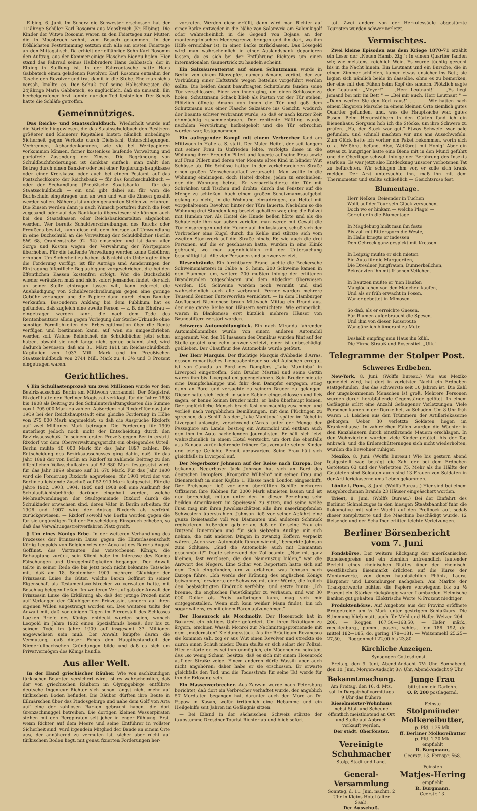Elbing, 6. Juni. Im Scherz die Schwester erschossen hat der 11jährige Schüler Karl Rosomm aus Moosbruch (Kr. Elbing). Die Kinder der Witwe Rosomm waren zu den Feiertagen zur Mutter, die in Moosbruch wohnt, zum Besuch gekommen. In der fröhlichsten Feststimmung setzten sich alle am ersten Feiertage an den Mittagstisch. Da erhielt der elfjährige Sohn Karl Rosomm den Auftrag, aus der Kammer einige Flaschen Bier zu holen. Hier stand das Fahrrad seines Halbbruders Hans Gabbatsch, der in Elbing in Stellung ist. In der Fahrradtasche hatte Hans Gabbatsch einen geladenen Revolver. Karl Rosomm entnahm der Tasche den Revolver und trat damit in die Stube. Ehe man sich's versah, knallte es. Der Schuß traf seine Halbschwester, die 24jährige Maria Gabbatsch, so unglücklich, daß sie umsank. Ein herbeigerufener Arzt konnte nur den Tod feststellen. Der Schuß hatte die Schläfe getroffen.
Gemeinnütziges.
Das Reichs- und Staatsschuldbuch. Wiederholt wurde auf die Vorteile hingewiesen, die das Staatsschuldbuch den Besitzern größerer und kleinerer Kapitalien bietet; nämlich unbedingte Sicherheit gegen Verluste durch Diebstahl, Unterschlagungen, Verbrennen, Abhandenkommen, wie sie bei Wertpapieren vorkommen können, ferner kostenlose laufende Verwaltung und portofreie Zusendung der Zinsen. Die Begründung von Schuldbuchforderungen ist denkbar einfach: man zahlt den Betrag durch einen Bankier oder bei einer Regierungshauptkasse oder einer Kreiskasse oder auch bei einem Postamt auf das Postscheckkonto der Reichsbank — für das Reichsschuldbuch — oder der Seehandlung (Preußische Staatsbank) — für das Staatsschuldbuch — ein und gibt dabei an, für wen die Buchschuld eingetragen und an wen und wie die Zinsen gezahlt werden sollen. Näheres ist an den genannten Stellen zu erfahren. Die Zinsen werden dann je nach Wunsch portofrei durch die Post zugesandt oder auf das Bankkonto überwiesen; sie können auch bei den Staatskassen oder Reichsbankanstalten abgehoben werden. Wer bereits Schuldverschreibungen des Reichs oder Preußens besitzt, kann diese mit dem Antrage auf Umwandlung in eine Buchschuld an die Verwaltung der Schuldbücher (Berlin SW. 68, Oranienstraße 92—94) einsenden und ist dann aller Sorge und Kosten wegen der Verwahrung der Wertpapiere überhoben. Für die laufende Verwaltung werden keine Gebühren erhoben. Um Sicherheit zu haben, daß nicht ein Unbefugter über die Forderung verfügt, ist für Anträge und Aenderungen der Eintragung öffentliche Beglaubigung vorgeschrieben, die bei den öffentlichen Kassen kostenfrei erfolgt. Wer die Buchschuld wieder veräußern muß und nicht sofort jemanden findet, der sich an seiner Stelle eintragen lassen will, kann jederzeit die Aushändigung von Schuldverschreibungen gegen eine geringe Gebühr verlangen und die Papiere dann durch einen Bankier verkaufen. Besonderen Anklang bei dem Publikum hat es gefunden, daß zugleich eine zweite Person — z. B. die Ehefrau — eingetragen werden kann, die nach dem Tode des Rentenbesitzers allein gegen Vorlegung der Sterbe-Urkunde ohne sonstige Förmlichkeiten der Erbeslegitimation über die Rente verfügen und bestimmen kann, auf wen sie umgeschrieben werden soll. Welche Beliebtheit die Schuldbücher jetzt schon haben, obwohl sie noch lange nicht genug bekannt sind, wird dadurch bewiesen, daß am 31. März 1911 im Reichsschuldbuch Kapitalien von 1037 Mill. Mark und im Preußischen Staatsschuldbuch von 2744 Mill. Mark zu 4, 3½ und 3 Prozent eingetragen waren.
Gerichtliches.
§ Ein Schullastenprozeß um zwei Millionen wurde vor dem Bezirksausschuß Berlin am Mittwoch verhandelt. Der Magistrat Rixdorf hatte den Berliner Magistrat verklagt, für die Jahre 1898 bis 1908 als Beitrag zu den Schulunterhaltungskosten die Summe von 1 705 000 Mark zu zahlen. Außerdem hat Rixdorf für das Jahr 1909 bei der Reichshauptstadt eine gleiche Forderung in Höhe von 275 000 Mark angemeldet, so daß die Ansprüche Rixdorfs auf zwei Millionen Mark betragen. Die Forderung für 1909 unterliegt jedoch noch nicht der Entscheidung durch den Bezirksausschuß. In seinem ersten Prozeß gegen Berlin erstritt Rixdorf vor dem Oberverwaltungsgericht ein obsiegendes Urteil; Berlin mußte 40 000 Mark für das Jahr 1897 zahlen. Die Entscheidung des Bezirksausschusses ging dahin, daß für das Jahr 1898 der von Berlin an Rixdorf zu zahlende Beitrag zu den öffentlichen Volksschullasten auf 52 680 Mark festgesetzt wird; für das Jahr 1899 ebenso auf 31 670 Mark. Für das Jahr 1900 wird die Forderung Rixdorfs abgewiesen; für 1901 wird der von Berlin zu leistende Zuschuß auf 52 919 Mark festgesetzt. Für die Jahre 1902, 1903, 1904, 1905 und 1908 soll eine Auskunft der Schulaufsichtsbehörde darüber eingeholt werden, welche Mehraufwendungen der Stadtgemeinde Rixdorf durch die Schulkinder erwachsen sind, deren Väter in Berlin arbeiten; für 1906 und 1907 wird der Antrag Rixdorfs als verfrüht zurückgewiesen. — Rixdorf sowohl wie Berlin werden gegen die für sie ungünstigen Teil der Entscheidung Einspruch erheben, so daß das Verwaltungsstreitverfahren Platz greift.
§ Um eines Königs Erbe. In der weiteren Verhandlung des Prozesses der Prinzessin Luise gegen die Hinterlassenschaft König Leopolds von Belgien wies der Advokat des Barons August Goffinet, des Vertrauten des verstorbenen Königs, die Behauptung zurück, sein Klient habe im Interesse des Königs Fälschungen und Unregelmäßigkeiten begangen. Der Anwalt teilte in seiner Rede die bis jetzt noch nicht bekannte Tatsache mit, daß am 18. September 1909 mehrere Gläubiger der Prinzessin Luise die Güter, welche Baron Goffinet in seiner Eigenschaft als Testamentsvollstrecker zu verwalten hatte, mit Beschlag belegen ließen. Im weiteren Verlauf gab der Anwalt der Prinzessin Luise die Erklärung ab, daß der jetzige Prozeß nicht auf Verlangen der Gläubiger der Prinzessin, sondern auf ihren eigenen Willen angestrengt worden sei. Des weiteren teilte der Anwalt mit, daß vor einigen Tagen im Pferdestall des Schlosses Laeken Briefe des Königs entdeckt worden seien, wonach Leopold im Jahre 1902 einen Spezialfonds besaß, der bis zu seinem Tode im Jahre 1909 auf insgesamt 37 Millionen angewachsen sein muß. Der Anwalt knüpfte daran die Vermutung, daß dieser Fonds den Hauptbestandteil der Niederfullbachschen Gründungen bilde und daß es sich um Privatvermögen des Königs handle.
Aus aller Welt.
In der Hand griechischer Räuber. Wie von sachkundigen türkischen Beamten versichert wird, ist es wahrscheinlich, daß der von griechischen Räubern im Olympgebirge entführte deutsche Ingenieur Richter sich schon längst nicht mehr auf türkischem Boden befindet. Die Räuber dürften ihre Beute in Eilmärschen über das Pindosgebirge und nahe dem Golf von Arta auf eine der zahllosen Barken gebracht haben, die dort Grenzschmuggel betreiben. Die dortigen kleinen Wasserpiraten stehen mit den Bergpiraten seit jeher in enger Fühlung. Erst, wenn Richter auf dem Meere und seine Entführer in vollster Sicherheit sind, wird irgendein Mitglied der Bande an einem Orte aus, der annähernd zu vermuten ist, sicher aber nicht auf türkischem Boden liegt, mit genau fixierten Forderungen her-
vortreten. Werden diese erfüllt, dann wird man Richter auf einer Barke entweder in die Nähe von Salamvria am Salonikigolf oder wahrscheinlich in die Gegend von Bojana an der montenegrinischen Meeresgrenze bringen und ihn dort, wo ihm Hilfe erreichbar ist, in einer Barke zurücklassen. Das Lösegeld wird man wahrscheinlich in einer Auslandsbank deponieren lassen, da es sich bei der Entführung Richters um einen internationalen Gaunertrick zu handeln scheint.
Ein Salzsäureattentat auf einen Schutzmann wurde in Berlin von einem Bierzapfer, namens Amann, verübt, der zur Verbüßung einer Haftstrafe wegen Bettelns vorgeführt werden sollte. Die beiden damit beauftragten Schutzleute fanden seine Tür verschlossen. Einer von ihnen ging, um einen Schlosser zu holen. Schutzmann Schack blieb als Posten vor der Tür stehen. Plötzlich öffnete Amann von innen die Tür und goß dem Schutzmann aus einer Flasche Salzsäure ins Gesicht, wodurch der Beamte schwer verbrannt wurde, so daß er nach kurzer Zeit ohnmächtig zusammenbrach. Der renitente Häftling wurde, nachdem Verstärkung herbeigeholt und die Tür erbrochen worden war, festgenommen.
Ein aufregender Kampf mit einem Verbrecher fand am Mittwoch in Halle a. S. statt. Der Maler Heitel, der seit langem mit seiner Frau in Unfrieden lebte, verfolgte diese in die Wohnung ihrer Freundin Pillert und feuerte auf seine Frau sowie auf Frau Pillert und deren vier Monate altes Kind in blinder Wut Schüsse ab. Die Schüsse hatten in der verkehrsreichen Straße einen großen Menschenauflauf verursacht. Man wollte in die Wohnung eindringen, doch Heitel drohte, jeden zu erschießen, der die Wohnung betrat. Er verbarrikadierte die Tür mit Schränken und Tischen und drohte, durch das Fenster auf die Menge zu schießen. Auch einem großen Schutzmannsaufgebot gelang es nicht, in die Wohnung einzudringen, da Heitel mit vorgehaltenem Revolver hinter der Türe lauerte. Nachdem so die Wohnung drei Stunden lang besetzt gehalten war, ging die Polizei mit Hunden vor. Als Heitel die Hunde bellen hörte und als die Schutzleute ihm von außen zuriefen, man werde mit Gewalt die Tür einsprengen und die Hunde auf ihn loslassen, schoß sich der Verbrecher eine Kugel durch die Kehle und stürzte sich vom zweiten Stockwerk auf die Straße hinab. Er, wie auch die drei Personen, auf die er geschossen hatte, wurden in eine Klinik gebracht, wo man augenblicklich mit der Untersuchung beschäftigt ist. Alle vier Personen sind schwer verletzt.
Riesenbrände. Ein furchtbarer Brand suchte die Beckersche Schweinemästerei in Calbe a. S. heim. 200 Schweine kamen in den Flammen um, weitere 200 mußten infolge der erlittenen Brandwunden totgeschlagen und dem Abdecker überwiesen werden. 150 Schweine werden noch vermißt und sind wahrscheinlich auch alle verbrannt. Ferner wurden mehrere Tausend Zentner Futtervorräte vernichtet. — In dem Hamburger Ausflugsort Blankenese brach Mittwoch Mittag ein Brand aus, der eine ganze Reihe von Häusern vernichtete. Wie erinnerlich, waren in Blankenese erst kürzlich mehrere Häuser von Brandstiftern zerstört worden.
Schweres Automobilunglück. Ein nach Miranda fahrender Automobilomnibus wurde von einem anderen Automobil angerannt. Von den 16 Insassen des Omnibus wurden fünf auf der Stelle getötet und zehn schwer verletzt, einer ist unbeschädigt geblieben. Der Chauffeur des Automobils wurde getötet.
Der Herr Marquis. Der flüchtige Marquis d'Abbadie d'Arras, dessen romantisches Liebesabenteuer so viel Aufsehen erregte, ist von Canada an Bord des Dampfers „Lake Manitoba" in Liverpool eingetroffen. Sein Bruder Martial und seine Gattin waren ihm bis Liverpool entgegengefahren. Sein Bruder mietete eine Dampfschaluppe und fuhr dem Dampfer entgegen, stieg dann an Bord und versuchte zu seinem Bruder zu gelangen. Dieser hatte sich jedoch in seine Kabine eingeschlossen und ließ sagen, er kenne keinen Bruder nicht, er habe überhaupt keinen. Der unglückliche Mensch brach fast ohnmächtig zusammen und verließ nach vergeblichen Bemühungen, mit dem Flüchtigen zu sprechen, das Schiff. Als der „Lake Manitoba" später im Nebel in Liverpool anlangte, verschwand d'Arras unter der Menge der Passagiere am Lande, bestieg ein Automobil und entkam auch den ihm im Auto nacheilenden Journalisten. Er hält sich jetzt wahrscheinlich in einem Hotel versteckt, um dort die ebenfalls aus Kanada zurückkehrende frühere Gouvernante seiner Kinder und jetzige Geliebte Benoit abzuwarten. Seine Frau hält sich gleichfalls in Liverpool auf.
Der Negerboxer Johnson auf der Reise nach Europa. Der bekannte Negerboxer Jack Johnson hat sich an Bord des deutschen Dampfers „Kronprinz Wilhelm" mit seiner Frau und Dienerschaft in einer Kajüte 1. Klasse nach London eingeschifft. Der Preisboxer ließ vor dem überfüllten Schiffe mehreren Offizieren ihre Kabinen für 3000 Mark abmieten lassen und ist nun berechtigt, mitten unter den in dieser Beziehung sehr heiklen Amerikanern im Speisesaal zu sitzen, und seine weiße Frau mag mit ihren Juwelenschätzen alle ihre naserümpfenden Schwestern überstrahlen. Johnson ließ vor seiner Abfahrt eine ganze Reisetasche voll von Diamanten und anderem Schmuck registrieren. Außerdem gab er an, daß er für seine Frau ein Dutzend Dinerroben und für sich siebzehn Anzüge mit sich nehme, die mit anderen Dingen in zwanzig Koffern verpackt wären. „Auch zwei Automobile führen wir mit," bemerkte Johnson zum Schlusse. „Sind die Automobile auch mit Diamanten geschmückt?" fragte scherzend der Zollbeamte. „Nur mit ganz kleinen, fast wertlosen, die den Namenszug bilden," war die Antwort des Negers. Eine Schar von Reportern hatte sich auf dem Deck eingefunden, um zu erfahren, was Johnson nach Europa führe. „Ich werde der Krönung des englischen Königs beiwohnen," erwiderte der Schwarze mit einer Würde, die freilich den beabsichtigten Eindruck verfehlte, und setzte hinzu: „Ich brenne, die englischen Faustkämpfer zu verhauen, und wer 30 000 Dollar als Preis aufbringen kann, mag sich mir entgegenstellen. Wenn sich kein weißer Mann findet, bin ich sogar willens, es mit einem Bären aufzunehmen."
Der Hosenrock als Mordmotiv. Der Hosenrock hat in Bukarest ein blutiges Opfer gefordert. Um ihren Bräutigam zu ärgern, erschien Wassili Monroi zur Nachmittagspromenade mit dem „modernsten" Kleidungsstück. Als ihr Bräutigam Rovanesco sie kommen sah, zog er aus Wut einen Revolver und streckte sie durch einen Schuß nieder. Dann stellte er sich selbst der Polizei. Hier erklärte er, es sei ihm unmöglich, ein Mädchen zu heiraten, das „so wenig Scham" besitze, daß es sich mit einem Hosenrock auf der Straße zeige. Einem anderen dürfe Wassili aber auch nicht angehören; daher habe er sie erschossen. Er erwarte gleichfalls den Tod, und die Todesstrafe für seine Tat werde für ihn die Erlösung sein.
Ein Massenverbrecher. Aus Zarzyin wurde nach Petersburg berichtet, daß dort ein Verbrecher verhaftet wurde, der angeblich 57 Mordtaten begangen hat, darunter auch den Mord an Dr. Popow in Kasan, wofür irrtümlich eine Hebamme und ein Heilgehilfe seit Jahren im Gefängnis sitzen.
— Bei Eiland in der sächsischen Schweiz stürzte der taubstumme Dresdner Tourist Richter ab und blieb sofort
tot. Zwei andere von der Herkulessäule abgestürzte Touristen wurden schwer verletzt.
Vermischtes.
Zwei kleine Episoden aus dem Kriege 1870-71 erzählt ein Leser der „Neuen Hamb. Ztg.": In einem Quartier fanden wir, wie meistens, reichlich Wein. Es wurde tüchtig gezecht bis in die Nacht hinein. Ein Leutnant und ein Bursche, die in einem Zimmer schliefen, kamen etwas unsicher ins Bett; sie legien sich nämlich beide in dasselbe, ohne es zu bemerken, der eine mit den Füßen beim Kopf des andern. Plötzlich sagte der Leutnant: „Meyer!" — „Herr Leutnant!" — „Es liegt jemand bei mir im Bett!" — „Bei mir auch, Herr Leutnant!" — „Dann werfen Sie den Kerl raus!" . . . — Wir hatten nach einem längeren Marsche in einem kleinen Orte ziemlich gutes Quartier gefunden, und, was die Hauptsache war, gutes Essen. Beim Herumstöbern in den Gärten fand ich ein Bienenhaus. Sorgsam hob ich die Stöcke, um ihre Schwere zu prüfen. „Ha, der Stock war gut." Etwas Schwefel war bald gefunden, und schnell machten wir uns ans Ausschwefeln. Zum Glück hatte ich vorher ein Paket bekommen, worin sich u. a. Weißbrot befand. Also, Weißbrot mit Honig! Aber ein etwas zu hungriger hatte eine Biene mit in den Mund geführt und die Oberlippe schwoll infolge der Berührung des Insekts stark an. Es war jetzt also Entdeckung unserer verbotenen Tat zu befürchten. Wir schlugen ihm vor, er solle sich krank melden. Der Arzt untersuchte ihn, maß ihn mit dem Thermometer und stellte schließlich — Gesichtsrose fest.
Blumentage.
Herr Nelken, Reisender in Tuchen
Wollt auf der Tour sein Glück versuchen,
Doch wo er hinkam — welche Plage! —
Geriet er in die Blumentage.
In Magdeburg hielt man ihn feste
Bis voll mit Rittersporn die Weste,
In Halle kriegte er indessen
Den Gehrock ganz gespickt mit Kressen.
In Leipzig mußte er sich mieten
Ein Auto für die Margueriten,
Die Dresdner Jungfrauen, Dunnerkeilchen,
Bekränzten ihn mit frischen Veilchen.
In Bautzen mußte er 'nen Haufen
Maiglöckchen von den Mädchen kaufen,
Und als er früh erwacht in Posen,
War er gebettet in Mimosen.
So daß, als er erreichte Gnesen,
Für Blumen aufgebraucht die Spesen,
Und ihm von dieser Reiseroute
War gänzlich blümerant zu Mute.
Deshalb empfing sein Haus ihn kühl,
Die Firma Strauß und Rosenstiel. „Ulk."
Telegramme der Stolper Post.
Schweres Erdbeben.
New-York, 8. Juni. (Wolffs Bureau.) Wie aus Mexiko gemeldet wird, hat dort in vorletzter Nacht ein Erdbeben stattgefunden, das das schwerste seit 10 Jahren ist. Die Zahl der umgekommenen Menschen ist groß. Mehrere Personen wurden durch herabfallende Gegenstände getötet. In einem Gefängnis erlitt eine Anzahl Gefangener Verletzungen. Viele Personen kamen in der Dunkelheit zu Schaden. Um 8 Uhr früh waren 11 Leichen aus den Trümmern der Artilleriekaserne geborgen. Ueber 30 verletzte Soldaten liegen im Krankenhause. In zahlreichen Fällen wurden die Wächter in den Kanzhäusern durch einstürzende Mauern erschlagen. In den Wohnvierteln wurden viele Kinder getötet. Als der Tag anbrach, und die Erderschütterungen sich nicht wiederholten, wurden die Bewohner ruhiger.
Mexiko, 8. Juni. (Wolffs Bureau.) Wie bis gestern abend festgestellt war, beträgt die Zahl der bei dem Erdbeben Getöteten 63 und der Verletzten 75. Mehr als die Hälfte der Getöteten sind Soldaten auch sind 13 Frauen von Soldaten in der Artilleriekaserne ums Leben gekommen.
Lönitz i. Pom., 8. Juni. (Wolffs Bureau.) Hier sind bei einem ausgebrochenen Brande 23 Häuser eingeäschert worden.
Triest, 8. Juni. (Wolffs Bureau.) Bei der Einfahrt des Berliner Schnellzuges in den hiesigen Staatsbahnhof fuhr die Lokomotive mit voller Wucht auf den Prellbock auf, sodaß dieser zersplitterte und die Maschine beschädigt wurde. 12 Reisende und der Schaffner erlitten leichte Verletzungen.
Berliner Börsenbericht
vom 7. Juni
Fondsbörse. Der weitere Rückgang der amerikanischen Roheisenpreise und ein ziemlich unfreundlich lautender Bericht eines rheinischen Blattes über den rheinisch-westfälischen Eisenmarkt drückten auf die Kurse der Montanwerte, von denen hauptsächlich Phönix, Laura, Harpener und Luxemburger nachgaben. Am Markte der Transportwerte büßten die Papiere vorwiegend bis zu ½ Prozent ein. Stärker rückgängig waren Lombarden. Heimische Banken gut gehalten. Elektrische Werte ½ Prozent niedriger.
Produktenbörse. Auf Angebote aus der Provinz eröffnete Brotgetreide um ½ Mark unter gestrigem Schlußkurs. Die Stimmung blieb matt, auch für Mehl und Hafer. Weizen 204—206, — Roggen 167,50—168,50, — Hafer, märk., mecklenburg., pomm., posen., schles., fein 186—192, do. mittel 182—185, do. gering 178—181, — Weizenmehl 25,25—27,50, — Roggenmehl 22,00 bis 23,80.
Kirchliche Anzeigen.
Synagogen-Gottesdienst.
Freitag, den 9. Juni, Abend-Andacht 7½ Uhr. Sonnabend, den 10. Juni, Morgen-Andacht 8½ Uhr, Abend-Andacht 9 Uhr.
Bekanntmachung.
Am Freitag, den 16. d. Mts. soll in Dargatzhof vormittags 9 Uhr das frühere Rieselmeister-Wohnhaus nebst Stall und Scheune öffentlich meistbietend an Ort und Stelle auf Abbruch verkauft werden.
Der städt. Oberförster.
Vereinigte Schuhmacher
Stolp, Stadt und Land.
General-Versammlung
Sonntag, d. 11. Juni, nachm. 2 Uhr in Kleins Hotel (alter Saal).
Der Ausschuß.
Junge Frau
bittet um ein Darlehn.
O. P. 200 postlagernd.
Feinste
Stolpmünder Molkereibutter,
p. Pfd. 1,25 Mk.
ff. Berliner Molkereibutter
p. Pfd. 1,20 Mk.
empfiehlt
R. Burgmann,
Geerstr. 13. Fernspr. 568.
Feinsten
Matjes-Hering
empfiehlt
R. Burgmann,
Geerstr. 13.